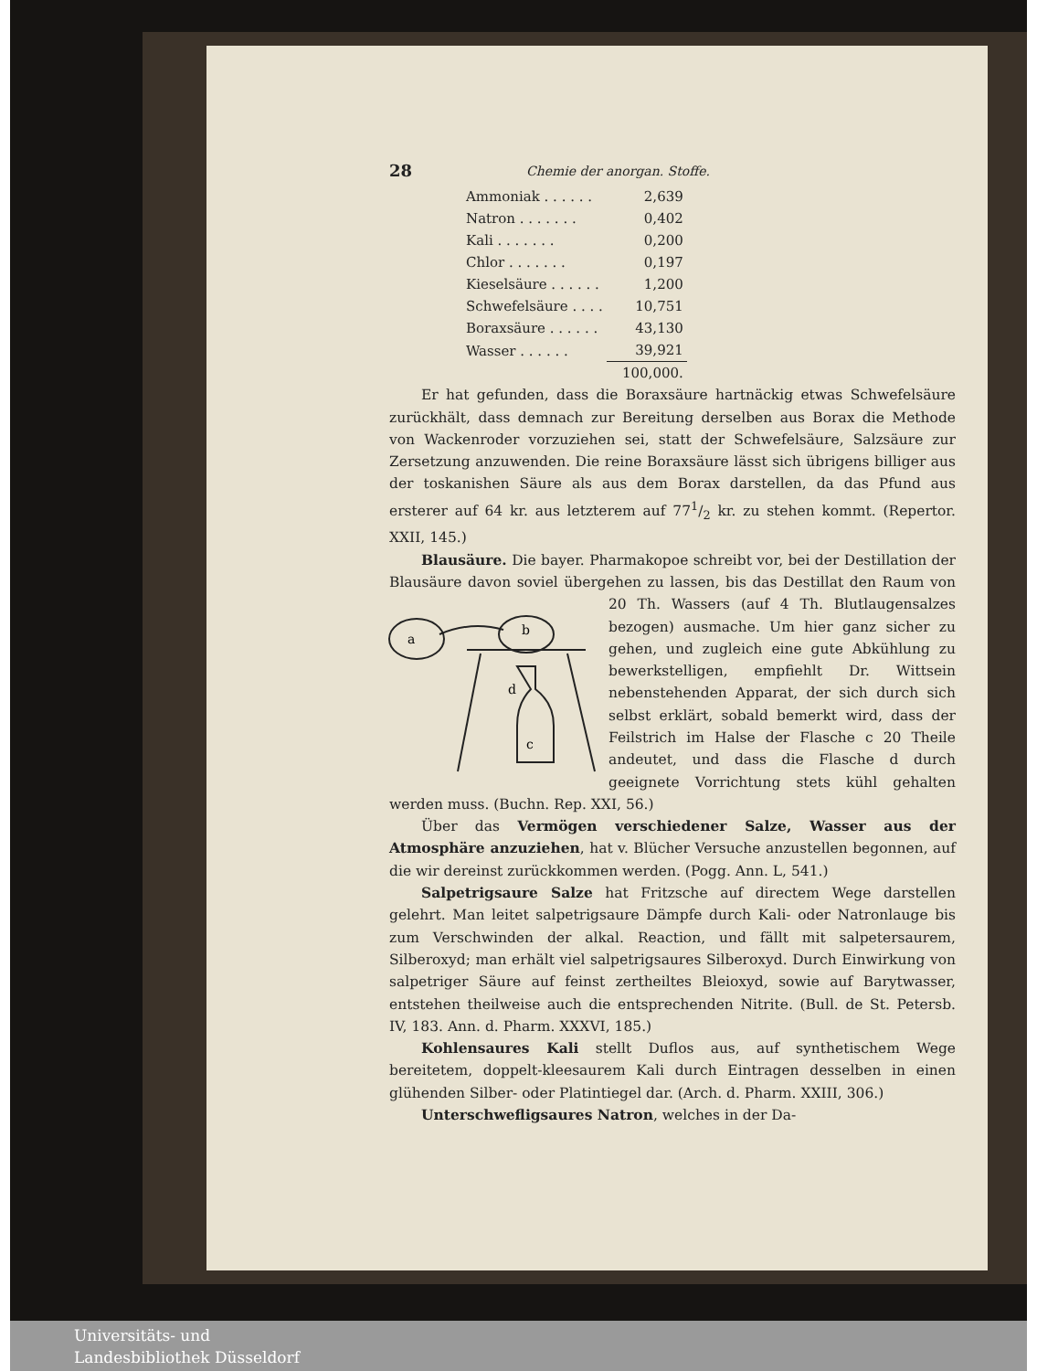28 Chemie der anorgan. Stoffe.
| Ammoniak . . . . . . | 2,639 |
| Natron . . . . . . . | 0,402 |
| Kali . . . . . . . | 0,200 |
| Chlor . . . . . . . | 0,197 |
| Kieselsäure . . . . . . | 1,200 |
| Schwefelsäure . . . . | 10,751 |
| Boraxsäure . . . . . . | 43,130 |
| Wasser . . . . . . | 39,921 |
| | 100,000. |
Er hat gefunden, dass die Boraxsäure hartnäckig etwas Schwefelsäure zurückhält, dass demnach zur Bereitung derselben aus Borax die Methode von Wackenroder vorzuziehen sei, statt der Schwefelsäure, Salzsäure zur Zersetzung anzuwenden. Die reine Boraxsäure lässt sich übrigens billiger aus der toskanishen Säure als aus dem Borax darstellen, da das Pfund aus ersterer auf 64 kr. aus letzterem auf 771/2 kr. zu stehen kommt. (Repertor. XXII, 145.)
Blausäure. Die bayer. Pharmakopoe schreibt vor, bei der Destillation der Blausäure davon soviel übergehen zu lassen, bis das Destillat den
a
b
c
d
Raum von 20 Th. Wassers (auf 4 Th. Blutlaugensalzes bezogen) ausmache. Um hier ganz sicher zu gehen, und zugleich eine gute Abkühlung zu bewerkstelligen, empfiehlt Dr. Wittsein nebenstehenden Apparat, der sich durch sich selbst erklärt, sobald bemerkt wird, dass der Feilstrich im Halse der Flasche c 20 Theile andeutet, und dass die Flasche d durch geeignete Vorrichtung stets kühl gehalten werden muss. (Buchn. Rep. XXI, 56.)
Über das Vermögen verschiedener Salze, Wasser aus der Atmosphäre anzuziehen, hat v. Blücher Versuche anzustellen begonnen, auf die wir dereinst zurückkommen werden. (Pogg. Ann. L, 541.)
Salpetrigsaure Salze hat Fritzsche auf directem Wege darstellen gelehrt. Man leitet salpetrigsaure Dämpfe durch Kali- oder Natronlauge bis zum Verschwinden der alkal. Reaction, und fällt mit salpetersaurem, Silberoxyd; man erhält viel salpetrigsaures Silberoxyd. Durch Einwirkung von salpetriger Säure auf feinst zertheiltes Bleioxyd, sowie auf Barytwasser, entstehen theilweise auch die entsprechenden Nitrite. (Bull. de St. Petersb. IV, 183. Ann. d. Pharm. XXXVI, 185.)
Kohlensaures Kali stellt Duflos aus, auf synthetischem Wege bereitetem, doppelt-kleesaurem Kali durch Eintragen desselben in einen glühenden Silber- oder Platintiegel dar. (Arch. d. Pharm. XXIII, 306.)
Unterschwefligsaures Natron, welches in der Da-
Universitäts- und
Landesbibliothek Düsseldorf